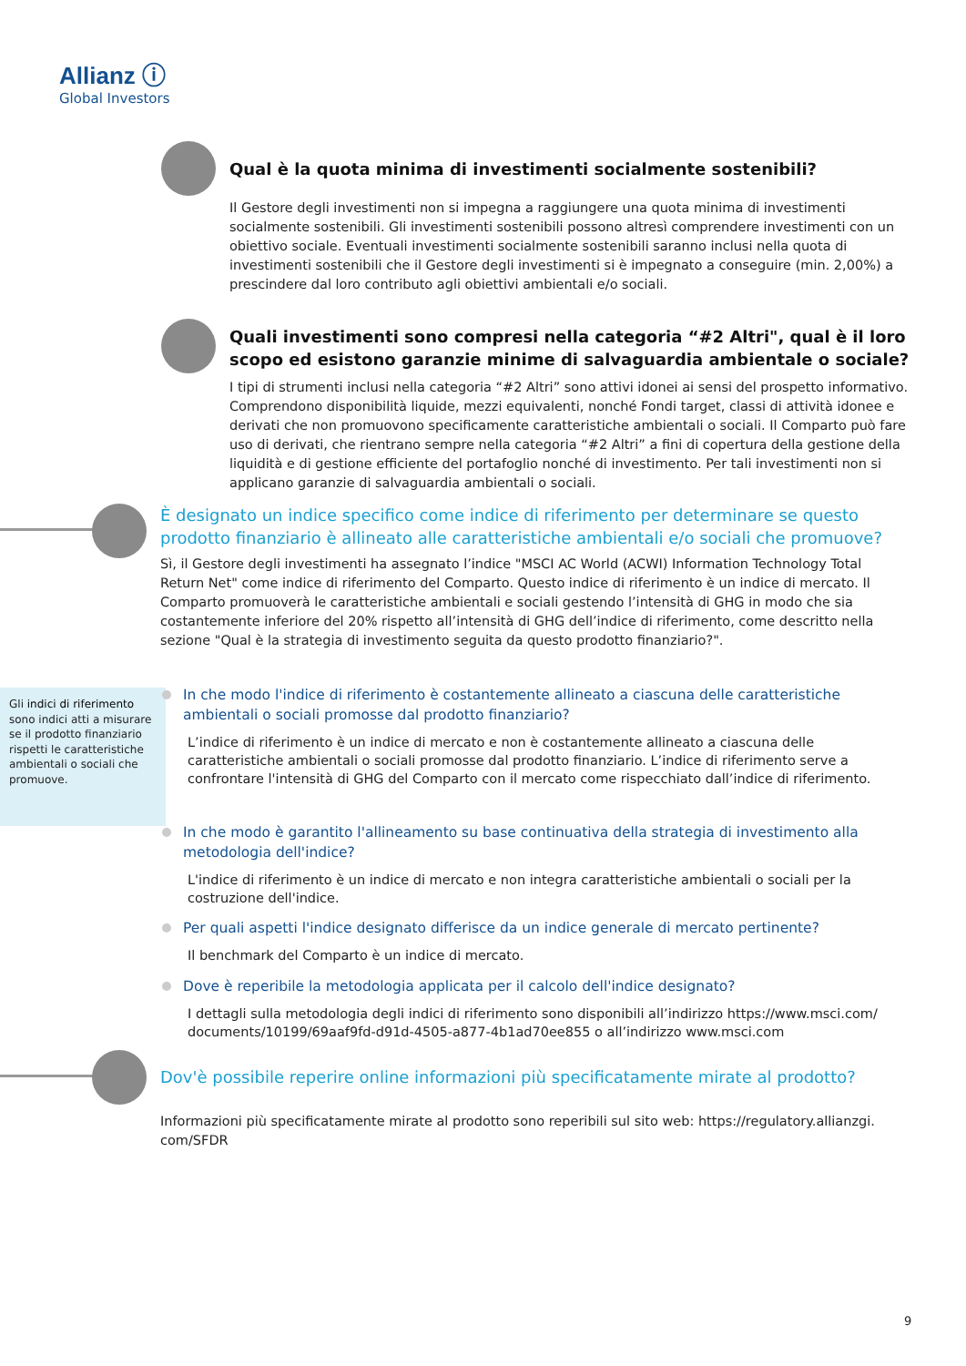Allianz ⓘ
Global Investors
Qual è la quota minima di investimenti socialmente sostenibili?
Il Gestore degli investimenti non si impegna a raggiungere una quota minima di investimenti socialmente sostenibili. Gli investimenti sostenibili possono altresì comprendere investimenti con un obiettivo sociale. Eventuali investimenti socialmente sostenibili saranno inclusi nella quota di investimenti sostenibili che il Gestore degli investimenti si è impegnato a conseguire (min. 2,00%) a prescindere dal loro contributo agli obiettivi ambientali e/o sociali.
Quali investimenti sono compresi nella categoria “#2 Altri", qual è il loro scopo ed esistono garanzie minime di salvaguardia ambientale o sociale?
I tipi di strumenti inclusi nella categoria “#2 Altri” sono attivi idonei ai sensi del prospetto informativo. Comprendono disponibilità liquide, mezzi equivalenti, nonché Fondi target, classi di attività idonee e derivati che non promuovono specificamente caratteristiche ambientali o sociali. Il Comparto può fare uso di derivati, che rientrano sempre nella categoria “#2 Altri” a fini di copertura della gestione della liquidità e di gestione efficiente del portafoglio nonché di investimento. Per tali investimenti non si applicano garanzie di salvaguardia ambientali o sociali.
È designato un indice specifico come indice di riferimento per determinare se questo prodotto finanziario è allineato alle caratteristiche ambientali e/o sociali che promuove?
Sì, il Gestore degli investimenti ha assegnato l’indice "MSCI AC World (ACWI) Information Technology Total Return Net" come indice di riferimento del Comparto. Questo indice di riferimento è un indice di mercato. Il Comparto promuoverà le caratteristiche ambientali e sociali gestendo l’intensità di GHG in modo che sia costantemente inferiore del 20% rispetto all’intensità di GHG dell’indice di riferimento, come descritto nella sezione "Qual è la strategia di investimento seguita da questo prodotto finanziario?".
Gli indici di riferimento sono indici atti a misurare se il prodotto finanziario rispetti le caratteristiche ambientali o sociali che promuove.
In che modo l'indice di riferimento è costantemente allineato a ciascuna delle caratteristiche ambientali o sociali promosse dal prodotto finanziario?
L’indice di riferimento è un indice di mercato e non è costantemente allineato a ciascuna delle caratteristiche ambientali o sociali promosse dal prodotto finanziario. L’indice di riferimento serve a confrontare l'intensità di GHG del Comparto con il mercato come rispecchiato dall’indice di riferimento.
In che modo è garantito l'allineamento su base continuativa della strategia di investimento alla metodologia dell'indice?
L'indice di riferimento è un indice di mercato e non integra caratteristiche ambientali o sociali per la costruzione dell'indice.
Per quali aspetti l'indice designato differisce da un indice generale di mercato pertinente?
Il benchmark del Comparto è un indice di mercato.
Dove è reperibile la metodologia applicata per il calcolo dell'indice designato?
I dettagli sulla metodologia degli indici di riferimento sono disponibili all’indirizzo https://www.msci.com/ documents/10199/69aaf9fd-d91d-4505-a877-4b1ad70ee855 o all’indirizzo www.msci.com
Dov'è possibile reperire online informazioni più specificatamente mirate al prodotto?
Informazioni più specificatamente mirate al prodotto sono reperibili sul sito web: https://regulatory.allianzgi. com/SFDR
9